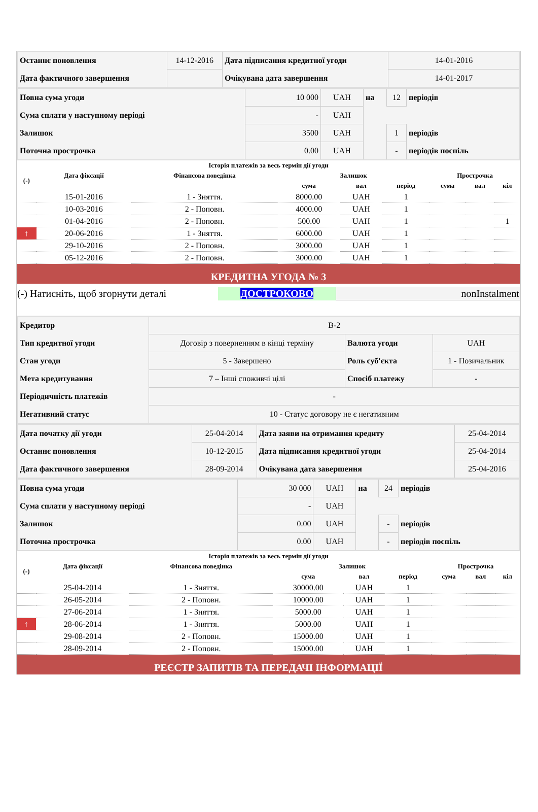| Останнє поновлення | 14-12-2016 | Дата підписання кредитної угоди | 14-01-2016 |
| Дата фактичного завершення | | Очікувана дата завершення | 14-01-2017 |
| Повна сума угоди | 10 000 | UAH | на | 12 | періодів |
| Сума сплати у наступному періоді | - | UAH | | | |
| Залишок | 3500 | UAH | | 1 | періодів |
| Поточна прострочка | 0.00 | UAH | | - | періодів поспіль |
| Історія платежів за весь термін дії угоди | | | | | | | | |
| --- | --- | --- | --- | --- | --- | --- | --- | --- |
| (-) | Дата фіксації | Фінансова поведінка | Залишок | | | Прострочка | | |
| | | | сума | вал | період | сума | вал | кіл |
| | 15-01-2016 | 1 - Зняття. | 8000.00 | UAH | 1 | | | |
| | 10-03-2016 | 2 - Поповн. | 4000.00 | UAH | 1 | | | |
| | 01-04-2016 | 2 - Поповн. | 500.00 | UAH | 1 | | | 1 |
| ↑ | 20-06-2016 | 1 - Зняття. | 6000.00 | UAH | 1 | | | |
| | 29-10-2016 | 2 - Поповн. | 3000.00 | UAH | 1 | | | |
| | 05-12-2016 | 2 - Поповн. | 3000.00 | UAH | 1 | | | |
КРЕДИТНА УГОДА № 3
| (-) Натисніть, щоб згорнути деталі | ДОСТРОКОВО | nonInstalment |
| Кредитор | В-2 | | |
| Тип кредитної угоди | Договір з поверненням в кінці терміну | Валюта угоди | UAH |
| Стан угоди | 5 - Завершено | Роль суб'єкта | 1 - Позичальник |
| Мета кредитування | 7 – Інші споживчі цілі | Спосіб платежу | - |
| Періодичність платежів | - | | |
| Негативний статус | 10 - Статус договору не є негативним | | |
| Дата початку дії угоди | 25-04-2014 | Дата заяви на отримання кредиту | 25-04-2014 |
| Останнє поновлення | 10-12-2015 | Дата підписання кредитної угоди | 25-04-2014 |
| Дата фактичного завершення | 28-09-2014 | Очікувана дата завершення | 25-04-2016 |
| Повна сума угоди | 30 000 | UAH | на | 24 | періодів |
| Сума сплати у наступному періоді | - | UAH | | | |
| Залишок | 0.00 | UAH | | - | періодів |
| Поточна прострочка | 0.00 | UAH | | - | періодів поспіль |
| Історія платежів за весь термін дії угоди | | | | | | | | |
| --- | --- | --- | --- | --- | --- | --- | --- | --- |
| (-) | Дата фіксації | Фінансова поведінка | Залишок | | | Прострочка | | |
| | | | сума | вал | період | сума | вал | кіл |
| | 25-04-2014 | 1 - Зняття. | 30000.00 | UAH | 1 | | | |
| | 26-05-2014 | 2 - Поповн. | 10000.00 | UAH | 1 | | | |
| | 27-06-2014 | 1 - Зняття. | 5000.00 | UAH | 1 | | | |
| ↑ | 28-06-2014 | 1 - Зняття. | 5000.00 | UAH | 1 | | | |
| | 29-08-2014 | 2 - Поповн. | 15000.00 | UAH | 1 | | | |
| | 28-09-2014 | 2 - Поповн. | 15000.00 | UAH | 1 | | | |
РЕЄСТР ЗАПИТІВ ТА ПЕРЕДАЧІ ІНФОРМАЦІЇ